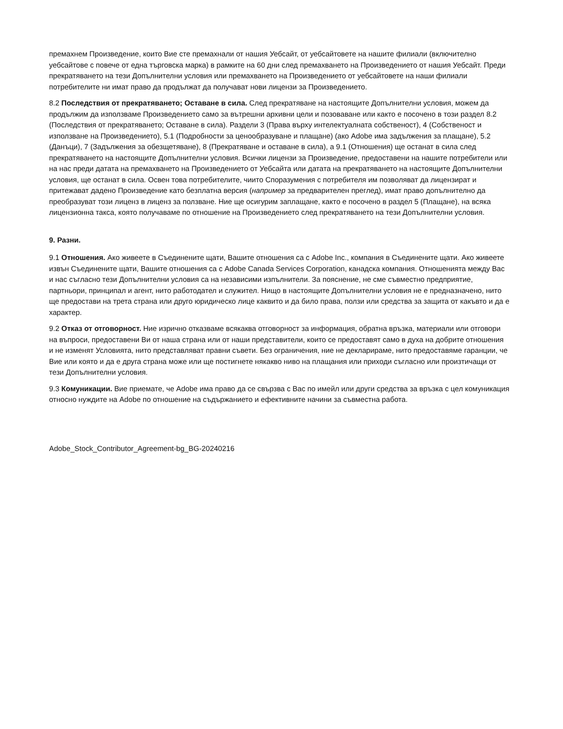премахнем Произведение, които Вие сте премахнали от нашия Уебсайт, от уебсайтовете на нашите филиали (включително уебсайтове с повече от една търговска марка) в рамките на 60 дни след премахването на Произведението от нашия Уебсайт. Преди прекратяването на тези Допълнителни условия или премахването на Произведението от уебсайтовете на наши филиали потребителите ни имат право да продължат да получават нови лицензи за Произведението.
8.2 Последствия от прекратяването; Оставане в сила. След прекратяване на настоящите Допълнителни условия, можем да продължим да използваме Произведението само за вътрешни архивни цели и позоваване или както е посочено в този раздел 8.2 (Последствия от прекратяването; Оставане в сила). Раздели 3 (Права върху интелектуалната собственост), 4 (Собственост и използване на Произведението), 5.1 (Подробности за ценообразуване и плащане) (ако Adobe има задължения за плащане), 5.2 (Данъци), 7 (Задължения за обезщетяване), 8 (Прекратяване и оставане в сила), а 9.1 (Отношения) ще останат в сила след прекратяването на настоящите Допълнителни условия. Всички лицензи за Произведение, предоставени на нашите потребители или на нас преди датата на премахването на Произведението от Уебсайта или датата на прекратяването на настоящите Допълнителни условия, ще останат в сила. Освен това потребителите, чиито Споразумения с потребителя им позволяват да лицензират и притежават дадено Произведение като безплатна версия (например за предварителен преглед), имат право допълнително да преобразуват този лиценз в лиценз за ползване. Ние ще осигурим заплащане, както е посочено в раздел 5 (Плащане), на всяка лицензионна такса, която получаваме по отношение на Произведението след прекратяването на тези Допълнителни условия.
9. Разни.
9.1 Отношения. Ако живеете в Съединените щати, Вашите отношения са с Adobe Inc., компания в Съединените щати. Ако живеете извън Съединените щати, Вашите отношения са с Adobe Canada Services Corporation, канадска компания. Отношенията между Вас и нас съгласно тези Допълнителни условия са на независими изпълнители. За пояснение, не сме съвместно предприятие, партньори, принципал и агент, нито работодател и служител. Нищо в настоящите Допълнителни условия не е предназначено, нито ще предостави на трета страна или друго юридическо лице каквито и да било права, ползи или средства за защита от какъвто и да е характер.
9.2 Отказ от отговорност. Ние изрично отказваме всякаква отговорност за информация, обратна връзка, материали или отговори на въпроси, предоставени Ви от наша страна или от наши представители, които се предоставят само в духа на добрите отношения и не изменят Условията, нито представляват правни съвети. Без ограничения, ние не декларираме, нито предоставяме гаранции, че Вие или която и да е друга страна може или ще постигнете някакво ниво на плащания или приходи съгласно или произтичащи от тези Допълнителни условия.
9.3 Комуникации. Вие приемате, че Adobe има право да се свързва с Вас по имейл или други средства за връзка с цел комуникация относно нуждите на Adobe по отношение на съдържанието и ефективните начини за съвместна работа.
Adobe_Stock_Contributor_Agreement-bg_BG-20240216